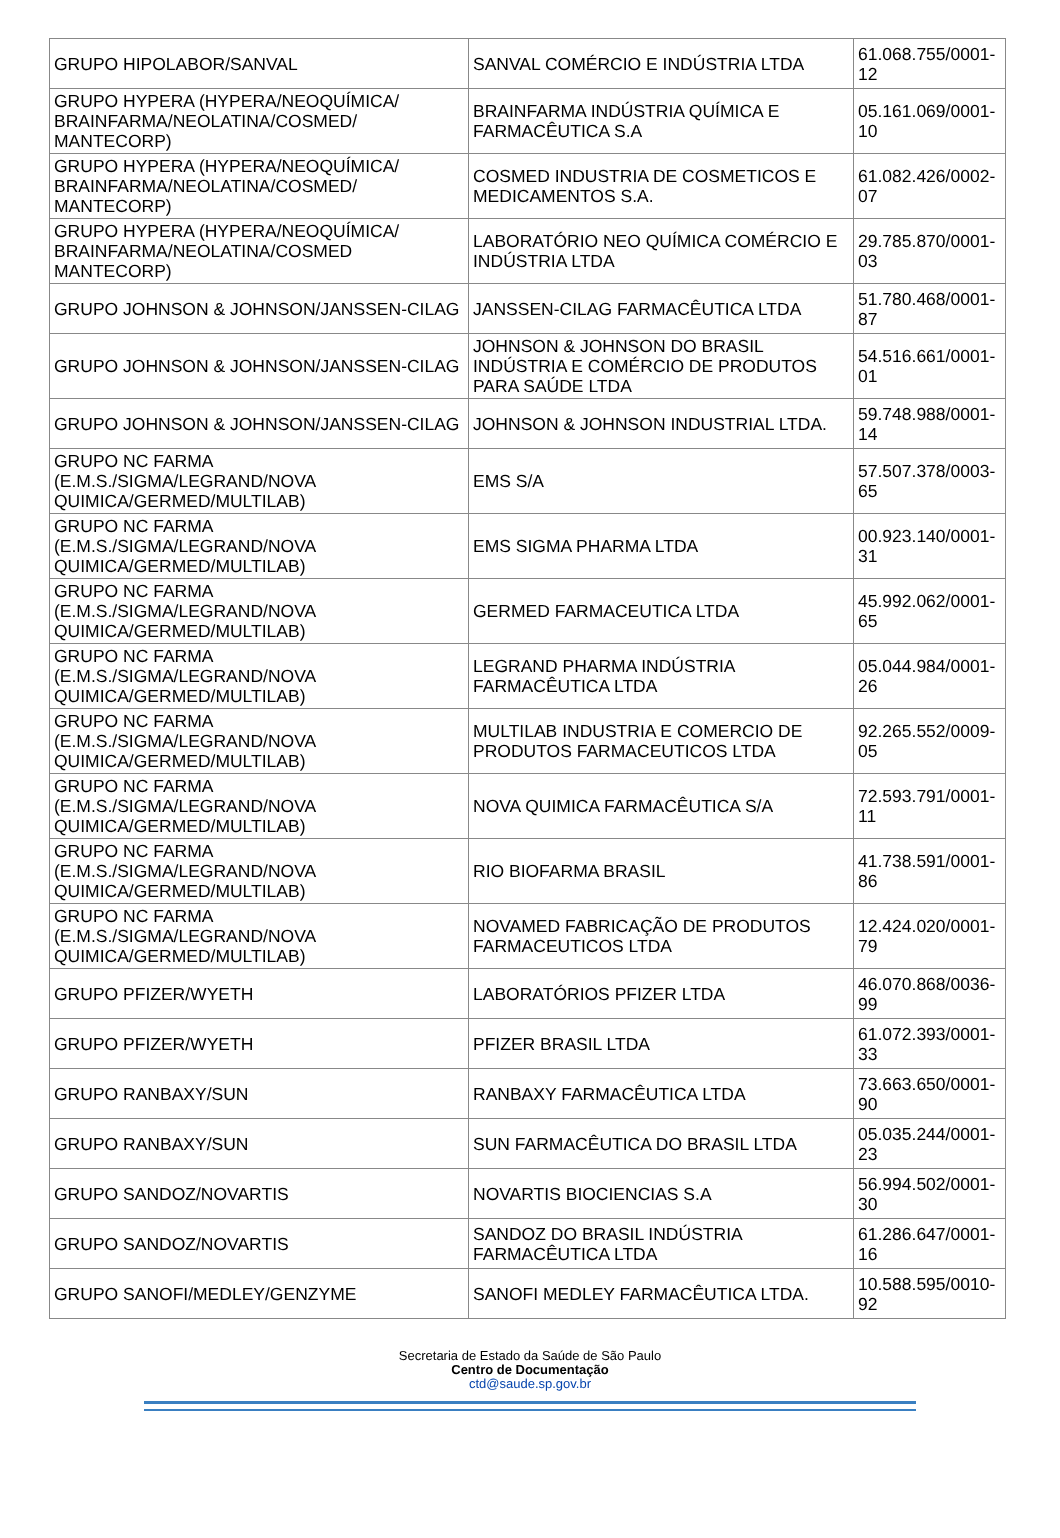| GRUPO HIPOLABOR/SANVAL | SANVAL COMÉRCIO E INDÚSTRIA LTDA | 61.068.755/0001-12 |
| GRUPO HYPERA (HYPERA/NEOQUÍMICA/ BRAINFARMA/NEOLATINA/COSMED/ MANTECORP) | BRAINFARMA INDÚSTRIA QUÍMICA E FARMACÊUTICA S.A | 05.161.069/0001-10 |
| GRUPO HYPERA (HYPERA/NEOQUÍMICA/ BRAINFARMA/NEOLATINA/COSMED/ MANTECORP) | COSMED INDUSTRIA DE COSMETICOS E MEDICAMENTOS S.A. | 61.082.426/0002-07 |
| GRUPO HYPERA (HYPERA/NEOQUÍMICA/ BRAINFARMA/NEOLATINA/COSMED MANTECORP) | LABORATÓRIO NEO QUÍMICA COMÉRCIO E INDÚSTRIA LTDA | 29.785.870/0001-03 |
| GRUPO JOHNSON & JOHNSON/JANSSEN-CILAG | JANSSEN-CILAG FARMACÊUTICA LTDA | 51.780.468/0001-87 |
| GRUPO JOHNSON & JOHNSON/JANSSEN-CILAG | JOHNSON & JOHNSON DO BRASIL INDÚSTRIA E COMÉRCIO DE PRODUTOS PARA SAÚDE LTDA | 54.516.661/0001-01 |
| GRUPO JOHNSON & JOHNSON/JANSSEN-CILAG | JOHNSON & JOHNSON INDUSTRIAL LTDA. | 59.748.988/0001-14 |
| GRUPO NC FARMA (E.M.S./SIGMA/LEGRAND/NOVA QUIMICA/GERMED/MULTILAB) | EMS S/A | 57.507.378/0003-65 |
| GRUPO NC FARMA (E.M.S./SIGMA/LEGRAND/NOVA QUIMICA/GERMED/MULTILAB) | EMS SIGMA PHARMA LTDA | 00.923.140/0001-31 |
| GRUPO NC FARMA (E.M.S./SIGMA/LEGRAND/NOVA QUIMICA/GERMED/MULTILAB) | GERMED FARMACEUTICA LTDA | 45.992.062/0001-65 |
| GRUPO NC FARMA (E.M.S./SIGMA/LEGRAND/NOVA QUIMICA/GERMED/MULTILAB) | LEGRAND PHARMA INDÚSTRIA FARMACÊUTICA LTDA | 05.044.984/0001-26 |
| GRUPO NC FARMA (E.M.S./SIGMA/LEGRAND/NOVA QUIMICA/GERMED/MULTILAB) | MULTILAB INDUSTRIA E COMERCIO DE PRODUTOS FARMACEUTICOS LTDA | 92.265.552/0009-05 |
| GRUPO NC FARMA (E.M.S./SIGMA/LEGRAND/NOVA QUIMICA/GERMED/MULTILAB) | NOVA QUIMICA FARMACÊUTICA S/A | 72.593.791/0001-11 |
| GRUPO NC FARMA (E.M.S./SIGMA/LEGRAND/NOVA QUIMICA/GERMED/MULTILAB) | RIO BIOFARMA BRASIL | 41.738.591/0001-86 |
| GRUPO NC FARMA (E.M.S./SIGMA/LEGRAND/NOVA QUIMICA/GERMED/MULTILAB) | NOVAMED FABRICAÇÃO DE PRODUTOS FARMACEUTICOS LTDA | 12.424.020/0001-79 |
| GRUPO PFIZER/WYETH | LABORATÓRIOS PFIZER LTDA | 46.070.868/0036-99 |
| GRUPO PFIZER/WYETH | PFIZER BRASIL LTDA | 61.072.393/0001-33 |
| GRUPO RANBAXY/SUN | RANBAXY FARMACÊUTICA LTDA | 73.663.650/0001-90 |
| GRUPO RANBAXY/SUN | SUN FARMACÊUTICA DO BRASIL LTDA | 05.035.244/0001-23 |
| GRUPO SANDOZ/NOVARTIS | NOVARTIS BIOCIENCIAS S.A | 56.994.502/0001-30 |
| GRUPO SANDOZ/NOVARTIS | SANDOZ DO BRASIL INDÚSTRIA FARMACÊUTICA LTDA | 61.286.647/0001-16 |
| GRUPO SANOFI/MEDLEY/GENZYME | SANOFI MEDLEY FARMACÊUTICA LTDA. | 10.588.595/0010-92 |
Secretaria de Estado da Saúde de São Paulo
Centro de Documentação
ctd@saude.sp.gov.br